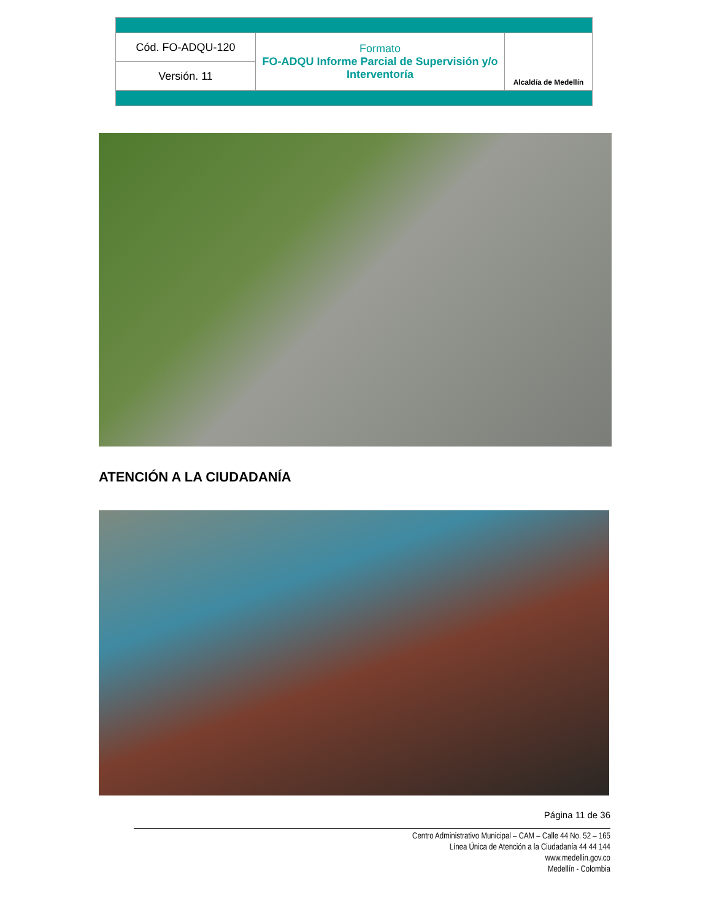| Cód. FO-ADQU-120 | Formato FO-ADQU Informe Parcial de Supervisión y/o Interventoría | Alcaldía de Medellín |
| Versión. 11 | | |
ATENCIÓN A LA CIUDADANÍA
Página 11 de 36
Centro Administrativo Municipal – CAM – Calle 44 No. 52 – 165
Línea Única de Atención a la Ciudadanía 44 44 144
www.medellin.gov.co
Medellín - Colombia